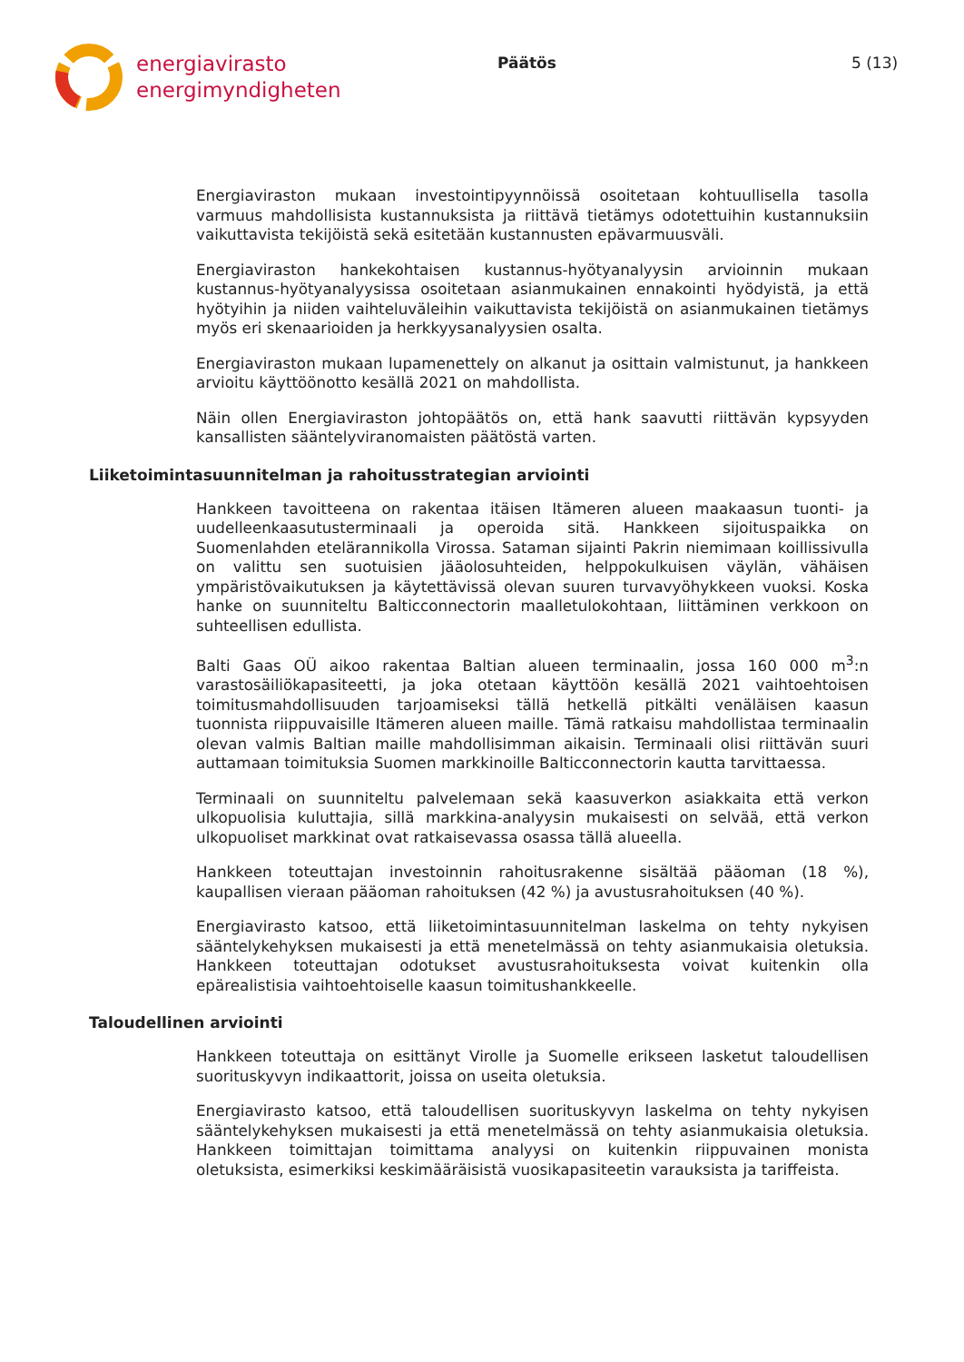energiavirasto
energimyndigheten
Päätös 5 (13)
Energiaviraston mukaan investointipyynnöissä osoitetaan kohtuullisella tasolla varmuus mahdollisista kustannuksista ja riittävä tietämys odotettuihin kustannuksiin vaikuttavista tekijöistä sekä esitetään kustannusten epävarmuusväli.
Energiaviraston hankekohtaisen kustannus-hyötyanalyysin arvioinnin mukaan kustannus-hyötyanalyysissa osoitetaan asianmukainen ennakointi hyödyistä, ja että hyötyihin ja niiden vaihteluväleihin vaikuttavista tekijöistä on asianmukainen tietämys myös eri skenaarioiden ja herkkyysanalyysien osalta.
Energiaviraston mukaan lupamenettely on alkanut ja osittain valmistunut, ja hankkeen arvioitu käyttöönotto kesällä 2021 on mahdollista.
Näin ollen Energiaviraston johtopäätös on, että hank saavutti riittävän kypsyyden kansallisten sääntelyviranomaisten päätöstä varten.
Liiketoimintasuunnitelman ja rahoitusstrategian arviointi
Hankkeen tavoitteena on rakentaa itäisen Itämeren alueen maakaasun tuonti- ja uudelleenkaasutusterminaali ja operoida sitä. Hankkeen sijoituspaikka on Suomenlahden etelärannikolla Virossa. Sataman sijainti Pakrin niemimaan koillissivulla on valittu sen suotuisien jääolosuhteiden, helppokulkuisen väylän, vähäisen ympäristövaikutuksen ja käytettävissä olevan suuren turvavyöhykkeen vuoksi. Koska hanke on suunniteltu Balticconnectorin maalletulokohtaan, liittäminen verkkoon on suhteellisen edullista.
Balti Gaas OÜ aikoo rakentaa Baltian alueen terminaalin, jossa 160 000 m<sup>3</sup>:n varastosäiliökapasiteetti, ja joka otetaan käyttöön kesällä 2021 vaihtoehtoisen toimitusmahdollisuuden tarjoamiseksi tällä hetkellä pitkälti venäläisen kaasun tuonnista riippuvaisille Itämeren alueen maille. Tämä ratkaisu mahdollistaa terminaalin olevan valmis Baltian maille mahdollisimman aikaisin. Terminaali olisi riittävän suuri auttamaan toimituksia Suomen markkinoille Balticconnectorin kautta tarvittaessa.
Terminaali on suunniteltu palvelemaan sekä kaasuverkon asiakkaita että verkon ulkopuolisia kuluttajia, sillä markkina-analyysin mukaisesti on selvää, että verkon ulkopuoliset markkinat ovat ratkaisevassa osassa tällä alueella.
Hankkeen toteuttajan investoinnin rahoitusrakenne sisältää pääoman (18 %), kaupallisen vieraan pääoman rahoituksen (42 %) ja avustusrahoituksen (40 %).
Energiavirasto katsoo, että liiketoimintasuunnitelman laskelma on tehty nykyisen sääntelykehyksen mukaisesti ja että menetelmässä on tehty asianmukaisia oletuksia. Hankkeen toteuttajan odotukset avustusrahoituksesta voivat kuitenkin olla epärealistisia vaihtoehtoiselle kaasun toimitushankkeelle.
Taloudellinen arviointi
Hankkeen toteuttaja on esittänyt Virolle ja Suomelle erikseen lasketut taloudellisen suorituskyvyn indikaattorit, joissa on useita oletuksia.
Energiavirasto katsoo, että taloudellisen suorituskyvyn laskelma on tehty nykyisen sääntelykehyksen mukaisesti ja että menetelmässä on tehty asianmukaisia oletuksia. Hankkeen toimittajan toimittama analyysi on kuitenkin riippuvainen monista oletuksista, esimerkiksi keskimääräisistä vuosikapasiteetin varauksista ja tariffeista.